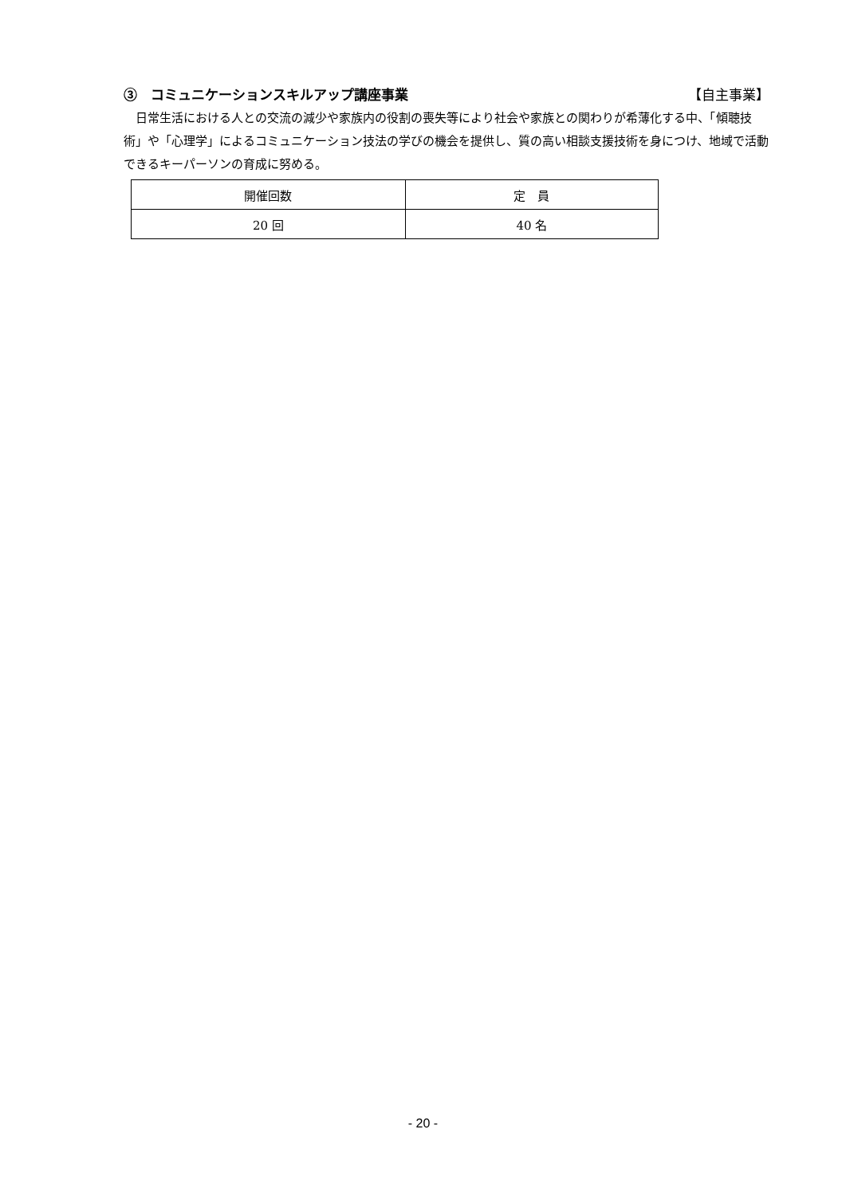③　コミュニケーションスキルアップ講座事業 【自主事業】
日常生活における人との交流の減少や家族内の役割の喪失等により社会や家族との関わりが希薄化する中、「傾聴技術」や「心理学」によるコミュニケーション技法の学びの機会を提供し、質の高い相談支援技術を身につけ、地域で活動できるキーパーソンの育成に努める。
| 開催回数 | 定 員 |
| --- | --- |
| 20 回 | 40 名 |
- 20 -